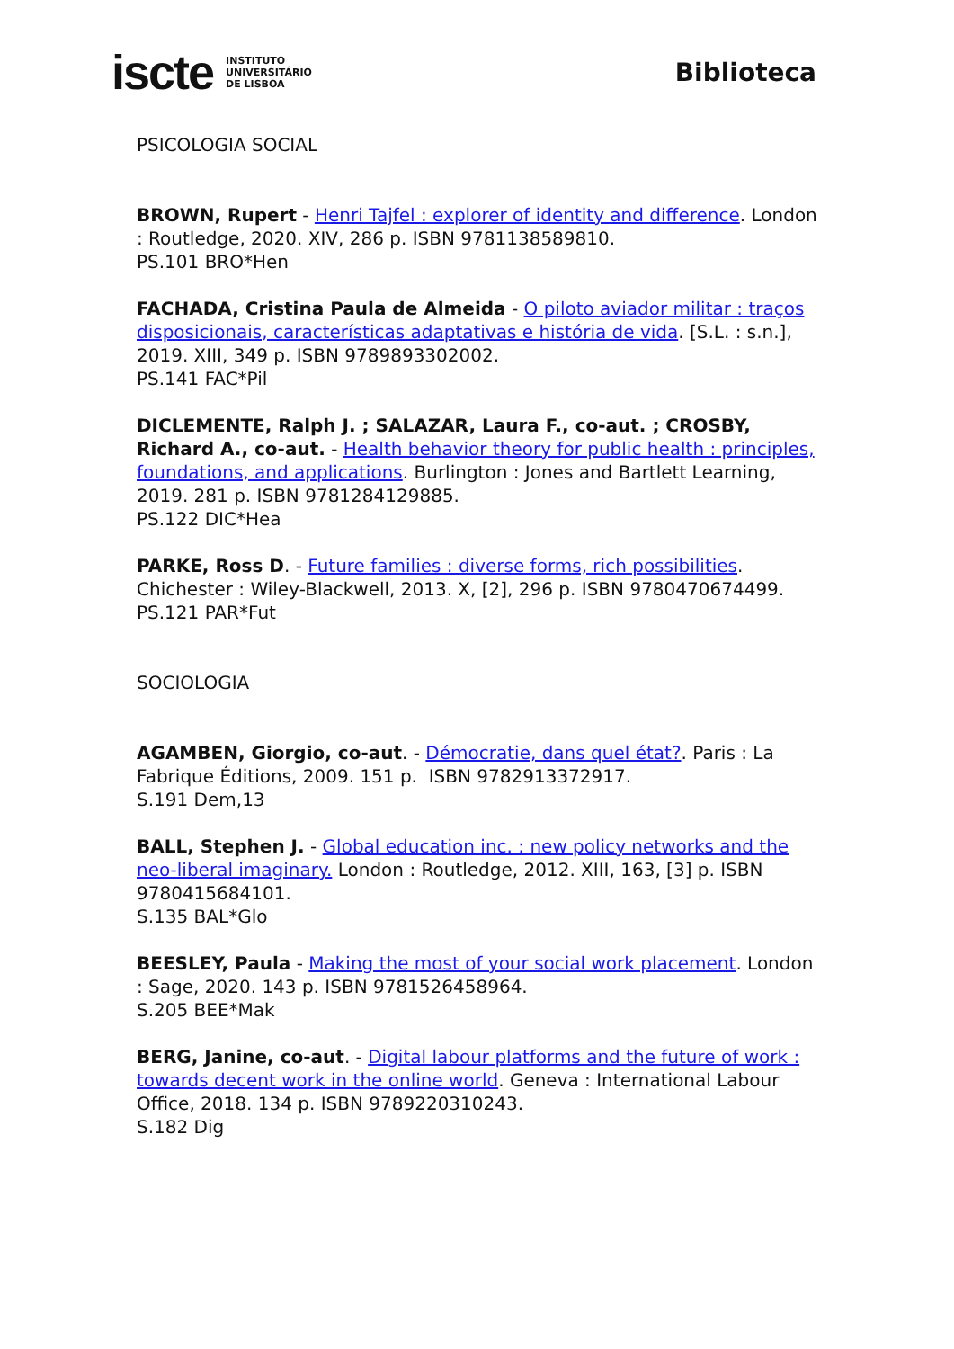iscte INSTITUTO
UNIVERSITÁRIO
DE LISBOA
Biblioteca
PSICOLOGIA SOCIAL
BROWN, Rupert - Henri Tajfel : explorer of identity and difference. London : Routledge, 2020. XIV, 286 p. ISBN 9781138589810.
PS.101 BRO*Hen
FACHADA, Cristina Paula de Almeida - O piloto aviador militar : traços disposicionais, características adaptativas e história de vida. [S.L. : s.n.], 2019. XIII, 349 p. ISBN 9789893302002.
PS.141 FAC*Pil
DICLEMENTE, Ralph J. ; SALAZAR, Laura F., co-aut. ; CROSBY, Richard A., co-aut. - Health behavior theory for public health : principles, foundations, and applications. Burlington : Jones and Bartlett Learning, 2019. 281 p. ISBN 9781284129885.
PS.122 DIC*Hea
PARKE, Ross D. - Future families : diverse forms, rich possibilities. Chichester : Wiley-Blackwell, 2013. X, [2], 296 p. ISBN 9780470674499.
PS.121 PAR*Fut
SOCIOLOGIA
AGAMBEN, Giorgio, co-aut. - Démocratie, dans quel état?. Paris : La Fabrique Éditions, 2009. 151 p. ISBN 9782913372917.
S.191 Dem,13
BALL, Stephen J. - Global education inc. : new policy networks and the neo-liberal imaginary. London : Routledge, 2012. XIII, 163, [3] p. ISBN 9780415684101.
S.135 BAL*Glo
BEESLEY, Paula - Making the most of your social work placement. London : Sage, 2020. 143 p. ISBN 9781526458964.
S.205 BEE*Mak
BERG, Janine, co-aut. - Digital labour platforms and the future of work : towards decent work in the online world. Geneva : International Labour Office, 2018. 134 p. ISBN 9789220310243.
S.182 Dig